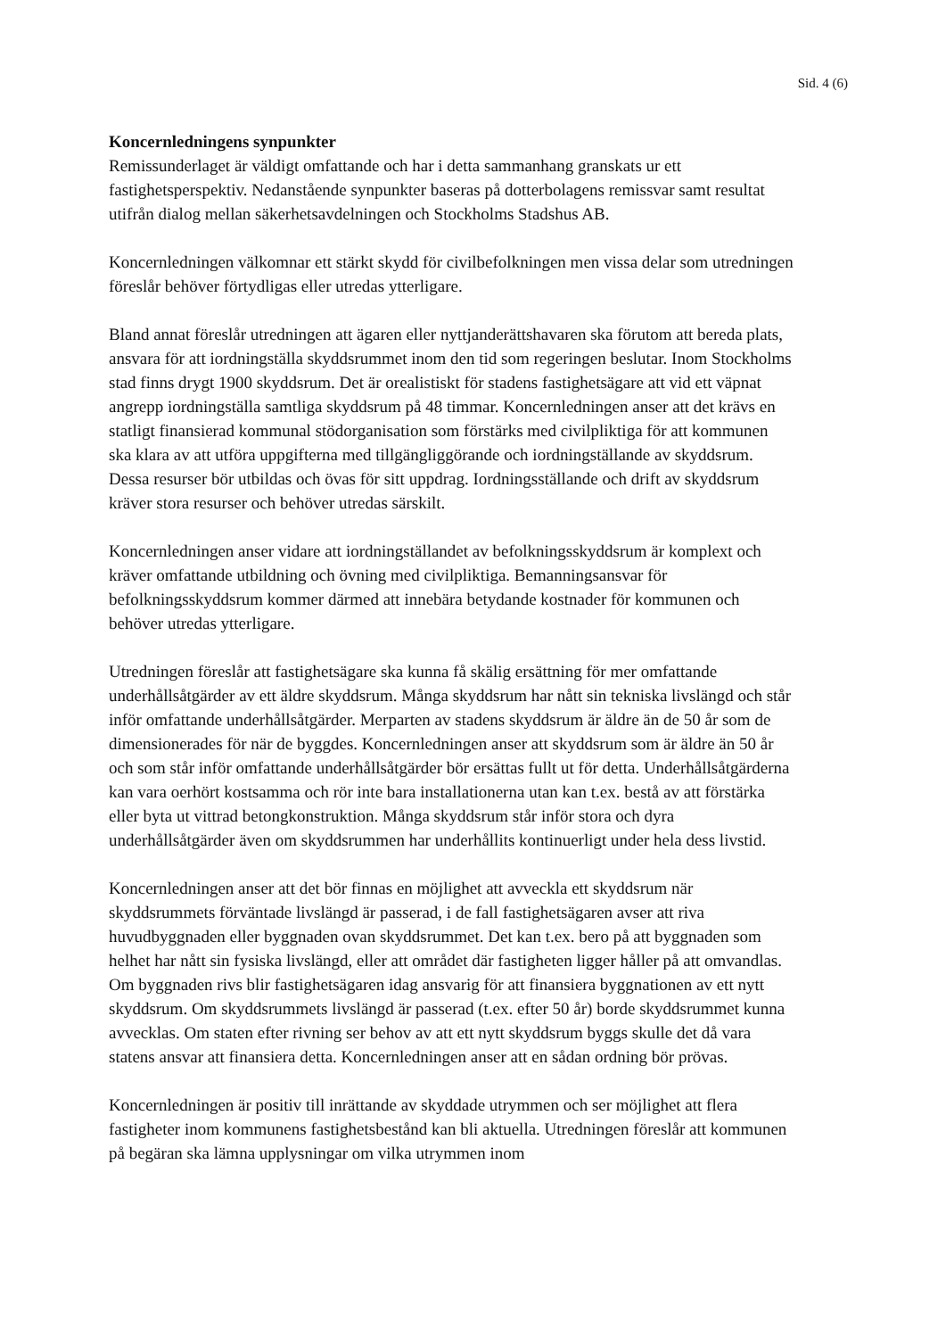Sid. 4 (6)
Koncernledningens synpunkter
Remissunderlaget är väldigt omfattande och har i detta sammanhang granskats ur ett fastighetsperspektiv. Nedanstående synpunkter baseras på dotterbolagens remissvar samt resultat utifrån dialog mellan säkerhetsavdelningen och Stockholms Stadshus AB.
Koncernledningen välkomnar ett stärkt skydd för civilbefolkningen men vissa delar som utredningen föreslår behöver förtydligas eller utredas ytterligare.
Bland annat föreslår utredningen att ägaren eller nyttjanderättshavaren ska förutom att bereda plats, ansvara för att iordningställa skyddsrummet inom den tid som regeringen beslutar. Inom Stockholms stad finns drygt 1900 skyddsrum. Det är orealistiskt för stadens fastighetsägare att vid ett väpnat angrepp iordningställa samtliga skyddsrum på 48 timmar. Koncernledningen anser att det krävs en statligt finansierad kommunal stödorganisation som förstärks med civilpliktiga för att kommunen ska klara av att utföra uppgifterna med tillgängliggörande och iordningställande av skyddsrum. Dessa resurser bör utbildas och övas för sitt uppdrag. Iordningsställande och drift av skyddsrum kräver stora resurser och behöver utredas särskilt.
Koncernledningen anser vidare att iordningställandet av befolkningsskyddsrum är komplext och kräver omfattande utbildning och övning med civilpliktiga. Bemanningsansvar för befolkningsskyddsrum kommer därmed att innebära betydande kostnader för kommunen och behöver utredas ytterligare.
Utredningen föreslår att fastighetsägare ska kunna få skälig ersättning för mer omfattande underhållsåtgärder av ett äldre skyddsrum. Många skyddsrum har nått sin tekniska livslängd och står inför omfattande underhållsåtgärder. Merparten av stadens skyddsrum är äldre än de 50 år som de dimensionerades för när de byggdes. Koncernledningen anser att skyddsrum som är äldre än 50 år och som står inför omfattande underhållsåtgärder bör ersättas fullt ut för detta. Underhållsåtgärderna kan vara oerhört kostsamma och rör inte bara installationerna utan kan t.ex. bestå av att förstärka eller byta ut vittrad betongkonstruktion. Många skyddsrum står inför stora och dyra underhållsåtgärder även om skyddsrummen har underhållits kontinuerligt under hela dess livstid.
Koncernledningen anser att det bör finnas en möjlighet att avveckla ett skyddsrum när skyddsrummets förväntade livslängd är passerad, i de fall fastighetsägaren avser att riva huvudbyggnaden eller byggnaden ovan skyddsrummet. Det kan t.ex. bero på att byggnaden som helhet har nått sin fysiska livslängd, eller att området där fastigheten ligger håller på att omvandlas. Om byggnaden rivs blir fastighetsägaren idag ansvarig för att finansiera byggnationen av ett nytt skyddsrum. Om skyddsrummets livslängd är passerad (t.ex. efter 50 år) borde skyddsrummet kunna avvecklas. Om staten efter rivning ser behov av att ett nytt skyddsrum byggs skulle det då vara statens ansvar att finansiera detta. Koncernledningen anser att en sådan ordning bör prövas.
Koncernledningen är positiv till inrättande av skyddade utrymmen och ser möjlighet att flera fastigheter inom kommunens fastighetsbestånd kan bli aktuella. Utredningen föreslår att kommunen på begäran ska lämna upplysningar om vilka utrymmen inom